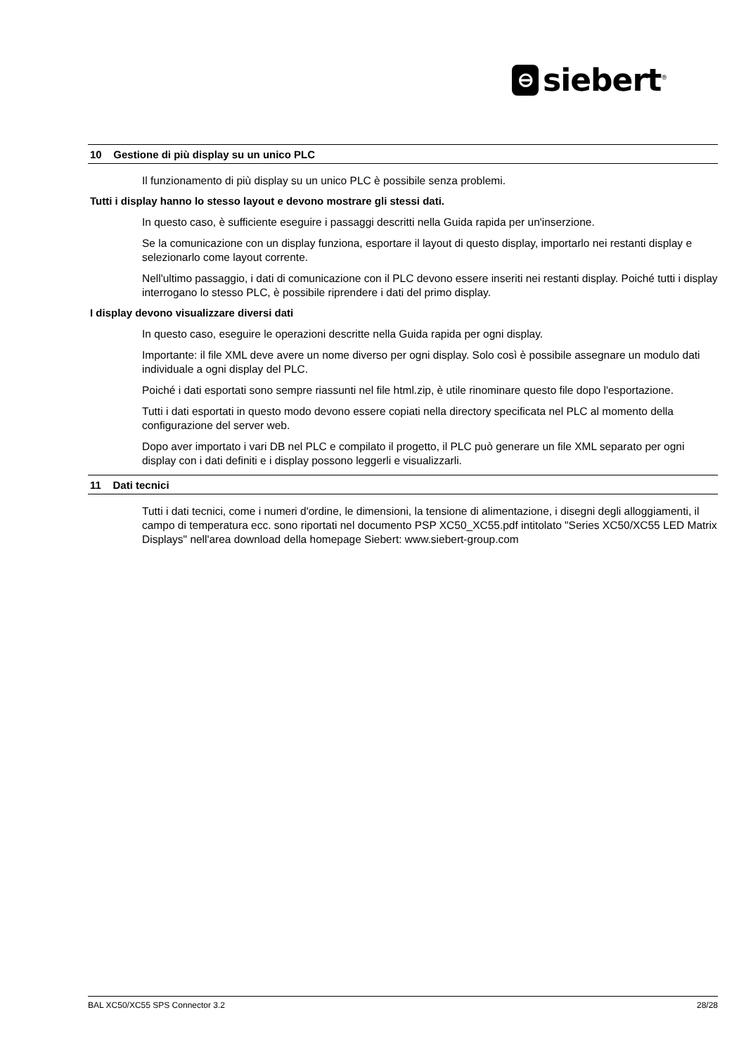⊖
siebert<sup>®</sup>
10 Gestione di più display su un unico PLC
Il funzionamento di più display su un unico PLC è possibile senza problemi.
Tutti i display hanno lo stesso layout e devono mostrare gli stessi dati.
In questo caso, è sufficiente eseguire i passaggi descritti nella Guida rapida per un'inserzione.
Se la comunicazione con un display funziona, esportare il layout di questo display, importarlo nei restanti display e selezionarlo come layout corrente.
Nell'ultimo passaggio, i dati di comunicazione con il PLC devono essere inseriti nei restanti display. Poiché tutti i display interrogano lo stesso PLC, è possibile riprendere i dati del primo display.
I display devono visualizzare diversi dati
In questo caso, eseguire le operazioni descritte nella Guida rapida per ogni display.
Importante: il file XML deve avere un nome diverso per ogni display. Solo così è possibile assegnare un modulo dati individuale a ogni display del PLC.
Poiché i dati esportati sono sempre riassunti nel file html.zip, è utile rinominare questo file dopo l'esportazione.
Tutti i dati esportati in questo modo devono essere copiati nella directory specificata nel PLC al momento della configurazione del server web.
Dopo aver importato i vari DB nel PLC e compilato il progetto, il PLC può generare un file XML separato per ogni display con i dati definiti e i display possono leggerli e visualizzarli.
11 Dati tecnici
Tutti i dati tecnici, come i numeri d'ordine, le dimensioni, la tensione di alimentazione, i disegni degli alloggiamenti, il campo di temperatura ecc. sono riportati nel documento PSP XC50_XC55.pdf intitolato "Series XC50/XC55 LED Matrix Displays" nell'area download della homepage Siebert: www.siebert-group.com
BAL XC50/XC55 SPS Connector 3.2 28/28